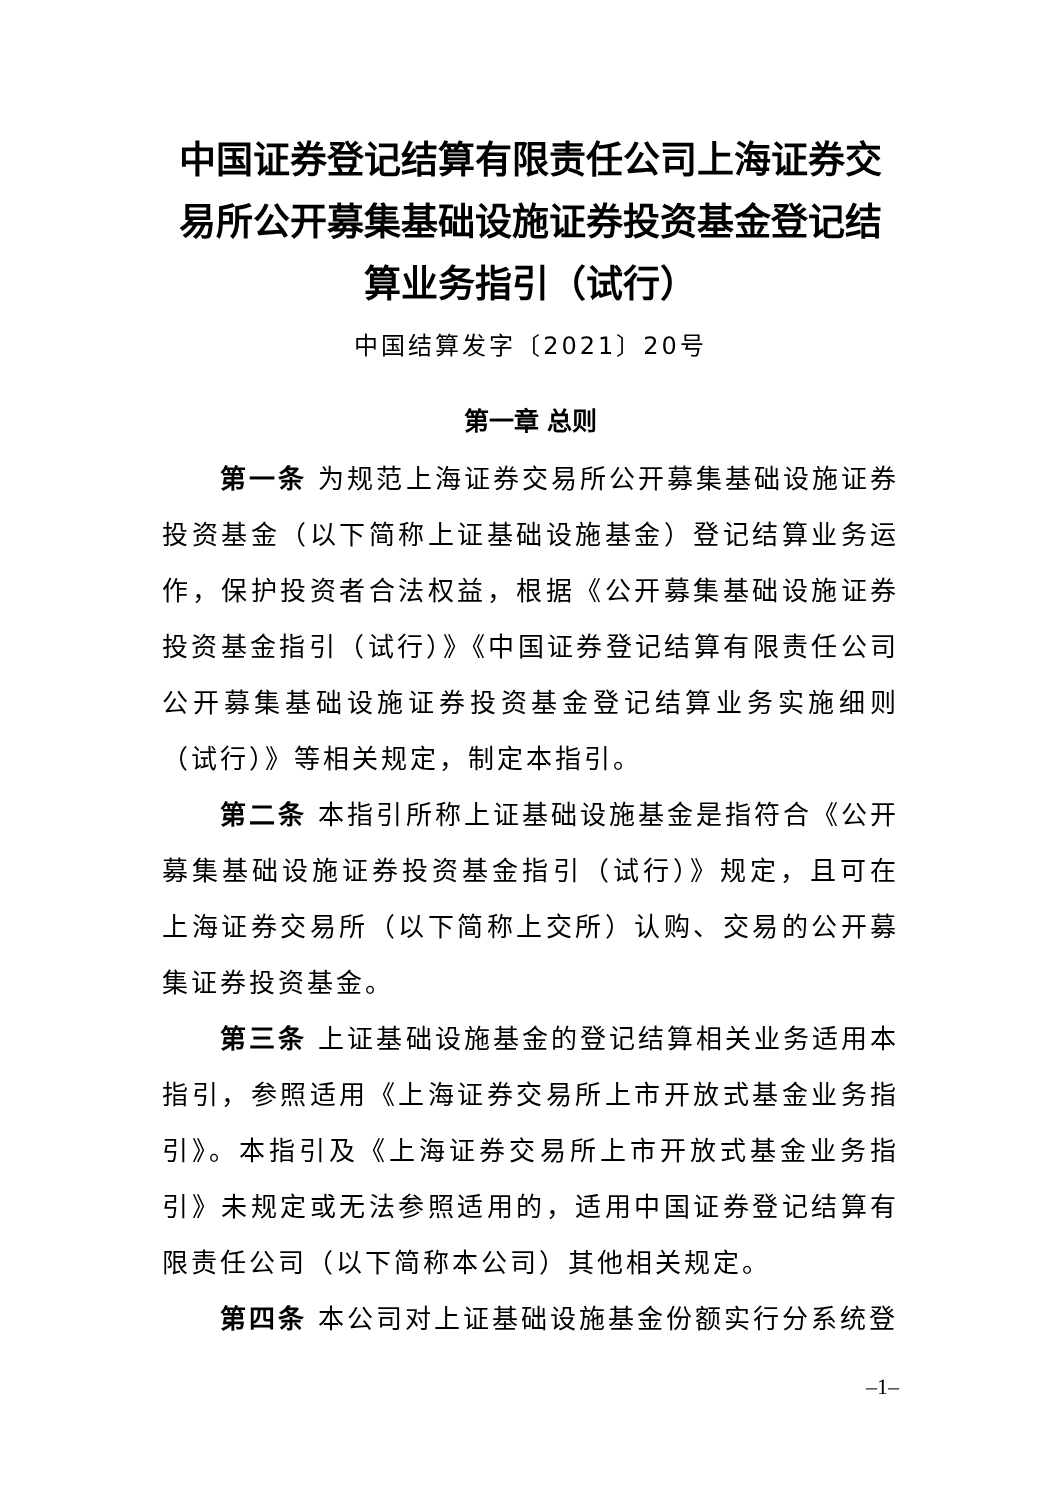中国证券登记结算有限责任公司上海证券交易所公开募集基础设施证券投资基金登记结算业务指引（试行）
中国结算发字〔2021〕20号
第一章 总则
第一条 为规范上海证券交易所公开募集基础设施证券投资基金（以下简称上证基础设施基金）登记结算业务运作，保护投资者合法权益，根据《公开募集基础设施证券投资基金指引（试行）》《中国证券登记结算有限责任公司公开募集基础设施证券投资基金登记结算业务实施细则（试行）》等相关规定，制定本指引。
第二条 本指引所称上证基础设施基金是指符合《公开募集基础设施证券投资基金指引（试行）》规定，且可在上海证券交易所（以下简称上交所）认购、交易的公开募集证券投资基金。
第三条 上证基础设施基金的登记结算相关业务适用本指引，参照适用《上海证券交易所上市开放式基金业务指引》。本指引及《上海证券交易所上市开放式基金业务指引》未规定或无法参照适用的，适用中国证券登记结算有限责任公司（以下简称本公司）其他相关规定。
第四条 本公司对上证基础设施基金份额实行分系统登
–1–